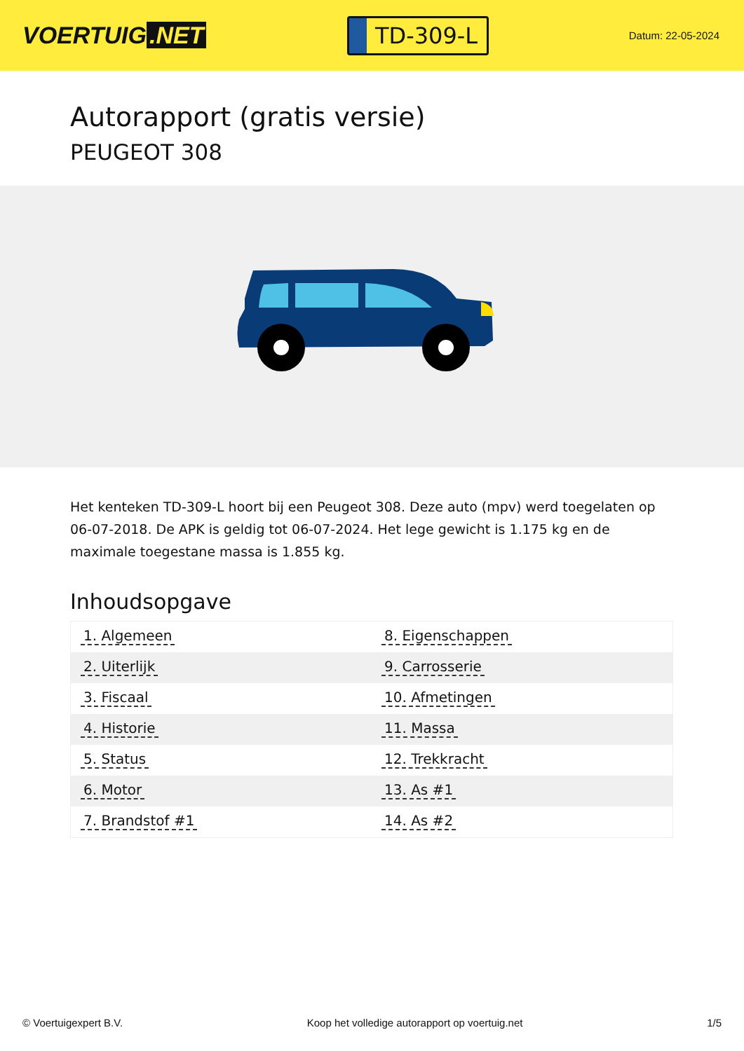VOERTUIG.NET
TD-309-L
Datum: 22-05-2024
Autorapport (gratis versie)
PEUGEOT 308
Het kenteken TD-309-L hoort bij een Peugeot 308. Deze auto (mpv) werd toegelaten op 06-07-2018. De APK is geldig tot 06-07-2024. Het lege gewicht is 1.175 kg en de maximale toegestane massa is 1.855 kg.
Inhoudsopgave
| 1. Algemeen | 8. Eigenschappen |
| 2. Uiterlijk | 9. Carrosserie |
| 3. Fiscaal | 10. Afmetingen |
| 4. Historie | 11. Massa |
| 5. Status | 12. Trekkracht |
| 6. Motor | 13. As #1 |
| 7. Brandstof #1 | 14. As #2 |
© Voertuigexpert B.V. Koop het volledige autorapport op voertuig.net 1/5